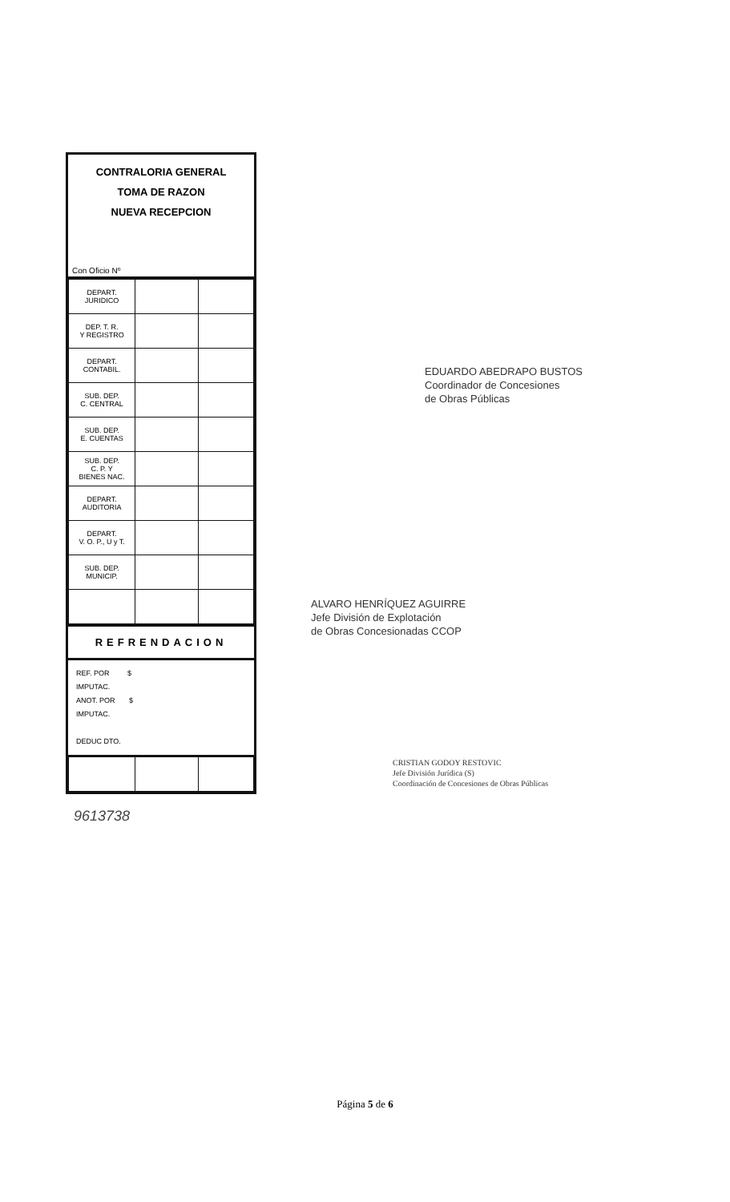CONTRALORIA GENERAL
TOMA DE RAZON
NUEVA RECEPCION
Con Oficio Nº
| DEPART. JURIDICO | | |
| DEP. T. R. Y REGISTRO | | |
| DEPART. CONTABIL. | | |
| SUB. DEP. C. CENTRAL | | |
| SUB. DEP. E. CUENTAS | | |
| SUB. DEP. C. P. Y BIENES NAC. | | |
| DEPART. AUDITORIA | | |
| DEPART. V. O. P., U y T. | | |
| SUB. DEP. MUNICIP. | | |
REFRENDACION
REF. POR $
IMPUTAC.
ANOT. POR $
IMPUTAC.
DEDUC DTO.
9613738
EDUARDO ABEDRAPO BUSTOS
Coordinador de Concesiones
de Obras Públicas
ALVARO HENRÍQUEZ AGUIRRE
Jefe División de Explotación
de Obras Concesionadas CCOP
CRISTIAN GODOY RESTOVIC
Jefe División Jurídica (S)
Coordinación de Concesiones de Obras Públicas
Página 5 de 6